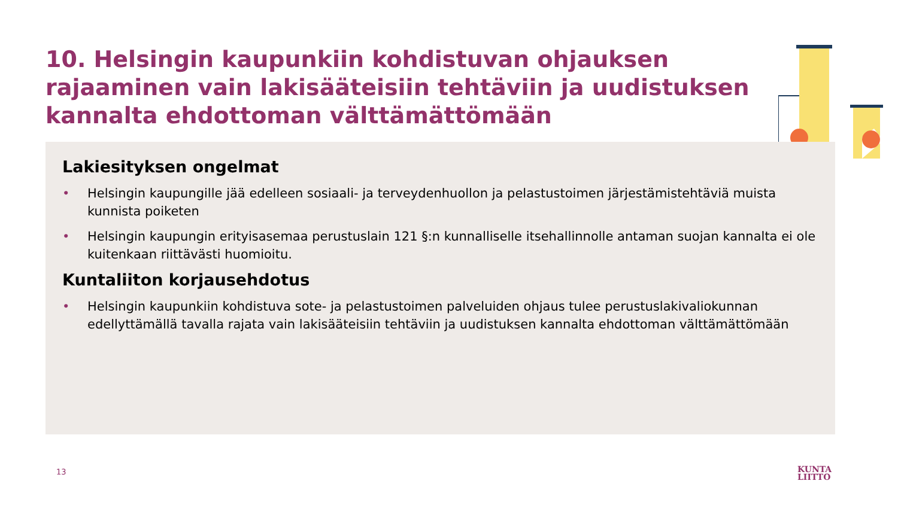10. Helsingin kaupunkiin kohdistuvan ohjauksen rajaaminen vain lakisääteisiin tehtäviin ja uudistuksen kannalta ehdottoman välttämättömään
Lakiesityksen ongelmat
• Helsingin kaupungille jää edelleen sosiaali- ja terveydenhuollon ja pelastustoimen järjestämistehtäviä muista kunnista poiketen
• Helsingin kaupungin erityisasemaa perustuslain 121 §:n kunnalliselle itsehallinnolle antaman suojan kannalta ei ole kuitenkaan riittävästi huomioitu.
Kuntaliiton korjausehdotus
• Helsingin kaupunkiin kohdistuva sote- ja pelastustoimen palveluiden ohjaus tulee perustuslakivaliokunnan edellyttämällä tavalla rajata vain lakisääteisiin tehtäviin ja uudistuksen kannalta ehdottoman välttämättömään
13
KUNTA
LIITTO